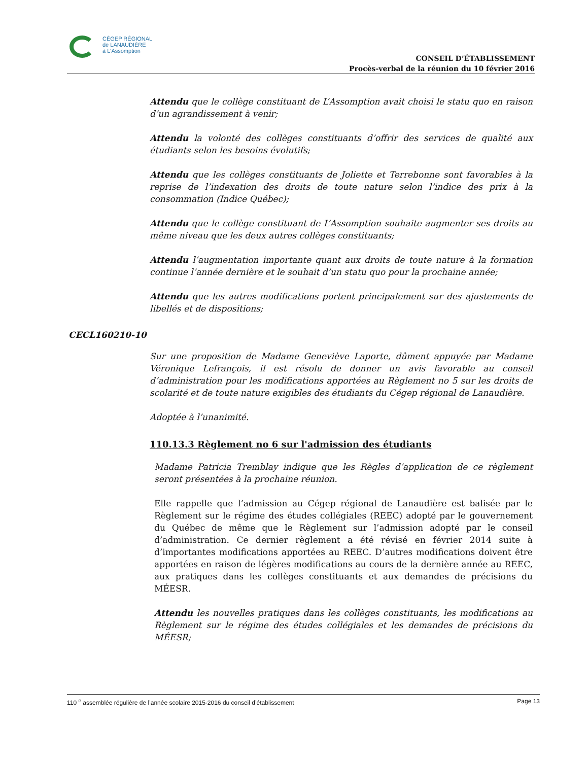CÉGEP RÉGIONAL
de LANAUDIÈRE
à L'Assomption
CONSEIL D’ÉTABLISSEMENT
Procès-verbal de la réunion du 10 février 2016
Attendu que le collège constituant de L’Assomption avait choisi le statu quo en raison d’un agrandissement à venir;
Attendu la volonté des collèges constituants d’offrir des services de qualité aux étudiants selon les besoins évolutifs;
Attendu que les collèges constituants de Joliette et Terrebonne sont favorables à la reprise de l’indexation des droits de toute nature selon l’indice des prix à la consommation (Indice Québec);
Attendu que le collège constituant de L’Assomption souhaite augmenter ses droits au même niveau que les deux autres collèges constituants;
Attendu l’augmentation importante quant aux droits de toute nature à la formation continue l’année dernière et le souhait d’un statu quo pour la prochaine année;
Attendu que les autres modifications portent principalement sur des ajustements de libellés et de dispositions;
Sur une proposition de Madame Geneviève Laporte, dûment appuyée par Madame Véronique Lefrançois, il est résolu de donner un avis favorable au conseil d’administration pour les modifications apportées au Règlement no 5 sur les droits de scolarité et de toute nature exigibles des étudiants du Cégep régional de Lanaudière.
Adoptée à l’unanimité.
110.13.3 Règlement no 6 sur l'admission des étudiants
Madame Patricia Tremblay indique que les Règles d’application de ce règlement seront présentées à la prochaine réunion.
Elle rappelle que l’admission au Cégep régional de Lanaudière est balisée par le Règlement sur le régime des études collégiales (REEC) adopté par le gouvernement du Québec de même que le Règlement sur l’admission adopté par le conseil d’administration. Ce dernier règlement a été révisé en février 2014 suite à d’importantes modifications apportées au REEC. D’autres modifications doivent être apportées en raison de légères modifications au cours de la dernière année au REEC, aux pratiques dans les collèges constituants et aux demandes de précisions du MÉESR.
Attendu les nouvelles pratiques dans les collèges constituants, les modifications au Règlement sur le régime des études collégiales et les demandes de précisions du MÉESR;
CECL160210-10
110 <sup>e</sup> assemblée régulière de l’année scolaire 2015-2016 du conseil d’établissement Page 13